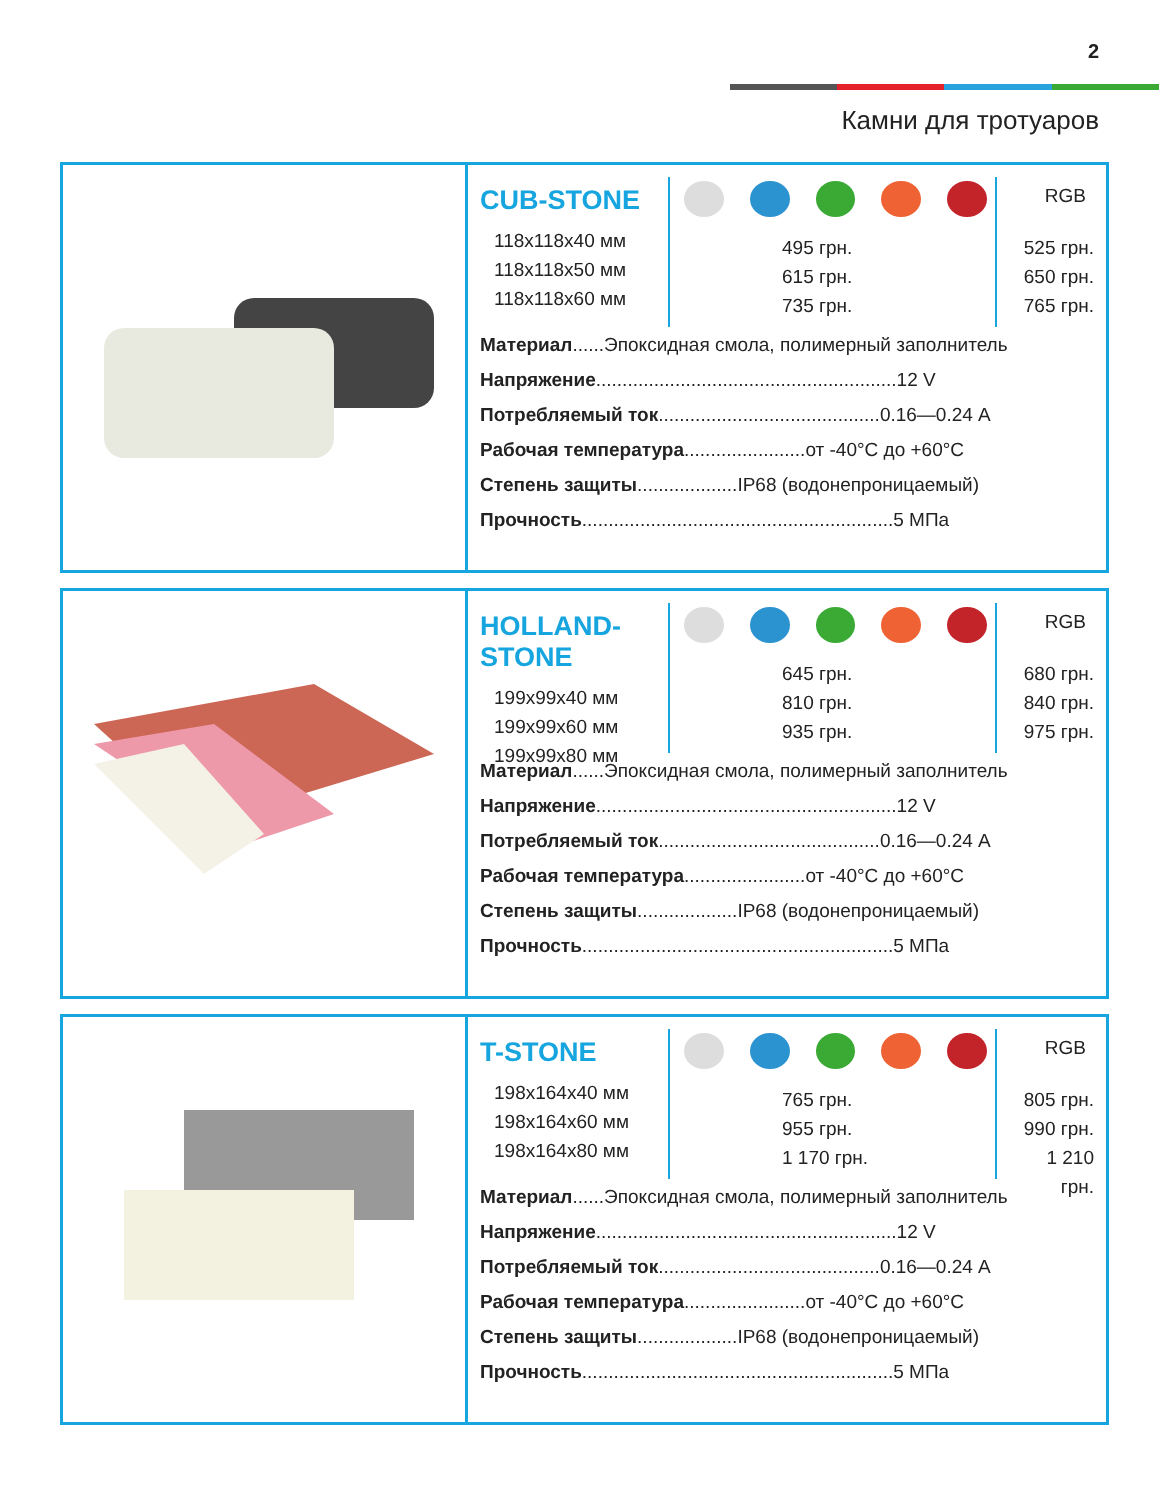2
Камни для тротуаров
CUB-STONE
118x118x40 мм
118x118x50 мм
118x118x60 мм
495 грн.
615 грн.
735 грн.
RGB
525 грн.
650 грн.
765 грн.
Материал......Эпоксидная смола, полимерный заполнитель
Напряжение.........................................................12 V
Потребляемый ток..........................................0.16—0.24 A
Рабочая температура.......................от -40°C до +60°C
Степень защиты...................IP68 (водонепроницаемый)
Прочность...........................................................5 МПа
HOLLAND-STONE
199x99x40 мм
199x99x60 мм
199x99x80 мм
645 грн.
810 грн.
935 грн.
RGB
680 грн.
840 грн.
975 грн.
Материал......Эпоксидная смола, полимерный заполнитель
Напряжение.........................................................12 V
Потребляемый ток..........................................0.16—0.24 A
Рабочая температура.......................от -40°C до +60°C
Степень защиты...................IP68 (водонепроницаемый)
Прочность...........................................................5 МПа
T-STONE
198x164x40 мм
198x164x60 мм
198x164x80 мм
765 грн.
955 грн.
1 170 грн.
RGB
805 грн.
990 грн.
1 210 грн.
Материал......Эпоксидная смола, полимерный заполнитель
Напряжение.........................................................12 V
Потребляемый ток..........................................0.16—0.24 A
Рабочая температура.......................от -40°C до +60°C
Степень защиты...................IP68 (водонепроницаемый)
Прочность...........................................................5 МПа